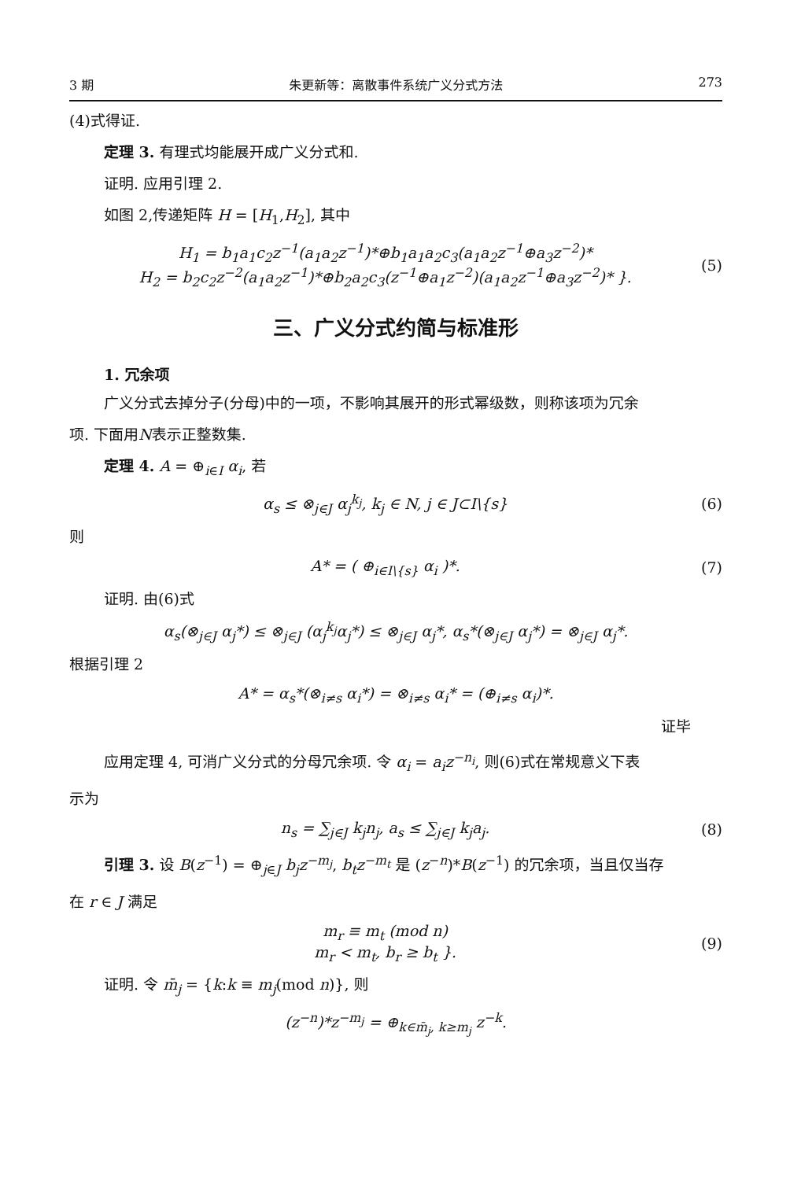3 期 朱更新等：离散事件系统广义分式方法 273
(4)式得证.
定理 3. 有理式均能展开成广义分式和.
证明. 应用引理 2.
如图 2,传递矩阵 H = [H<sub>1</sub>,H<sub>2</sub>], 其中
H<sub>1</sub> = b<sub>1</sub>a<sub>1</sub>c<sub>2</sub>z<sup>−1</sup>(a<sub>1</sub>a<sub>2</sub>z<sup>−1</sup>)*⊕b<sub>1</sub>a<sub>1</sub>a<sub>2</sub>c<sub>3</sub>(a<sub>1</sub>a<sub>2</sub>z<sup>−1</sup>⊕a<sub>3</sub>z<sup>−2</sup>)*
H<sub>2</sub> = b<sub>2</sub>c<sub>2</sub>z<sup>−2</sup>(a<sub>1</sub>a<sub>2</sub>z<sup>−1</sup>)*⊕b<sub>2</sub>a<sub>2</sub>c<sub>3</sub>(z<sup>−1</sup>⊕a<sub>1</sub>z<sup>−2</sup>)(a<sub>1</sub>a<sub>2</sub>z<sup>−1</sup>⊕a<sub>3</sub>z<sup>−2</sup>)* }. (5)
三、广义分式约简与标准形
1. 冗余项
广义分式去掉分子(分母)中的一项，不影响其展开的形式幂级数，则称该项为冗余
项. 下面用N表示正整数集.
定理 4. A = ⊕<sub>i∈I</sub> α<sub>i</sub>, 若
α<sub>s</sub> ≤ ⊗<sub>j∈J</sub> α<sub>j</sub><sup>k<sub>j</sub></sup>, k<sub>j</sub> ∈ N, j ∈ J⊂I\{s} (6)
则
A* = ( ⊕<sub>i∈I\{s}</sub> α<sub>i</sub> )*. (7)
证明. 由(6)式
α<sub>s</sub>(⊗<sub>j∈J</sub> α<sub>j</sub>*) ≤ ⊗<sub>j∈J</sub> (α<sub>j</sub><sup>k<sub>j</sub></sup>α<sub>j</sub>*) ≤ ⊗<sub>j∈J</sub> α<sub>j</sub>*, α<sub>s</sub>*(⊗<sub>j∈J</sub> α<sub>j</sub>*) = ⊗<sub>j∈J</sub> α<sub>j</sub>*.
根据引理 2
A* = α<sub>s</sub>*(⊗<sub>i≠s</sub> α<sub>i</sub>*) = ⊗<sub>i≠s</sub> α<sub>i</sub>* = (⊕<sub>i≠s</sub> α<sub>i</sub>)*.
证毕
应用定理 4, 可消广义分式的分母冗余项. 令 α<sub>i</sub> = a<sub>i</sub>z<sup>−n<sub>i</sub></sup>, 则(6)式在常规意义下表
示为
n<sub>s</sub> = ∑<sub>j∈J</sub> k<sub>j</sub>n<sub>j</sub>, a<sub>s</sub> ≤ ∑<sub>j∈J</sub> k<sub>j</sub>a<sub>j</sub>. (8)
引理 3. 设 B(z<sup>−1</sup>) = ⊕<sub>j∈J</sub> b<sub>j</sub>z<sup>−m<sub>j</sub></sup>, b<sub>t</sub>z<sup>−m<sub>t</sub></sup> 是 (z<sup>−n</sup>)*B(z<sup>−1</sup>) 的冗余项，当且仅当存
在 r ∈ J 满足
m<sub>r</sub> ≡ m<sub>t</sub> (mod n)
m<sub>r</sub> < m<sub>t</sub>, b<sub>r</sub> ≥ b<sub>t</sub> }. (9)
证明. 令 m̄<sub>j</sub> = {k:k ≡ m<sub>j</sub>(mod n)}, 则
(z<sup>−n</sup>)*z<sup>−m<sub>j</sub></sup> = ⊕<sub>k∈m̄<sub>j</sub>, k≥m<sub>j</sub></sub> z<sup>−k</sup>.